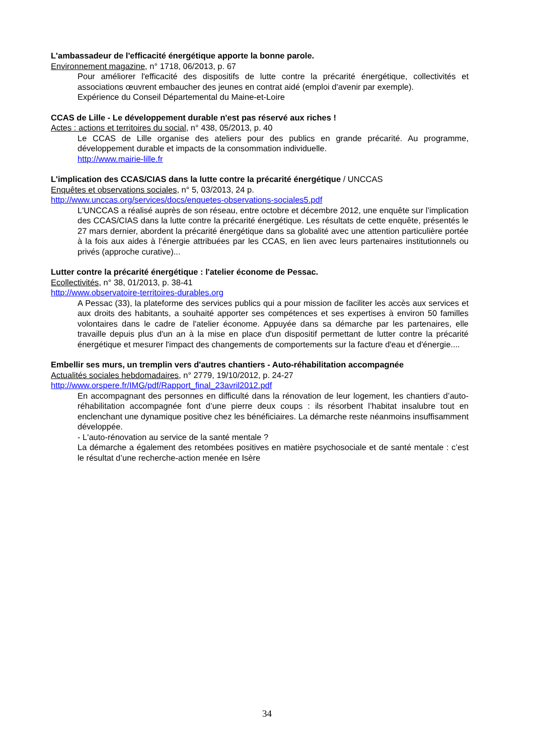L'ambassadeur de l'efficacité énergétique apporte la bonne parole.
Environnement magazine, n° 1718, 06/2013, p. 67
Pour améliorer l'efficacité des dispositifs de lutte contre la précarité énergétique, collectivités et associations œuvrent embaucher des jeunes en contrat aidé (emploi d'avenir par exemple).
Expérience du Conseil Départemental du Maine-et-Loire
CCAS de Lille - Le développement durable n'est pas réservé aux riches !
Actes : actions et territoires du social, n° 438, 05/2013, p. 40
Le CCAS de Lille organise des ateliers pour des publics en grande précarité. Au programme, développement durable et impacts de la consommation individuelle.
http://www.mairie-lille.fr
L'implication des CCAS/CIAS dans la lutte contre la précarité énergétique / UNCCAS
Enquêtes et observations sociales, n° 5, 03/2013, 24 p.
http://www.unccas.org/services/docs/enquetes-observations-sociales5.pdf
L'UNCCAS a réalisé auprès de son réseau, entre octobre et décembre 2012, une enquête sur l’implication des CCAS/CIAS dans la lutte contre la précarité énergétique. Les résultats de cette enquête, présentés le 27 mars dernier, abordent la précarité énergétique dans sa globalité avec une attention particulière portée à la fois aux aides à l’énergie attribuées par les CCAS, en lien avec leurs partenaires institutionnels ou privés (approche curative)...
Lutter contre la précarité énergétique : l'atelier économe de Pessac.
Ecollectivités, n° 38, 01/2013, p. 38-41
http://www.observatoire-territoires-durables.org
A Pessac (33), la plateforme des services publics qui a pour mission de faciliter les accès aux services et aux droits des habitants, a souhaité apporter ses compétences et ses expertises à environ 50 familles volontaires dans le cadre de l'atelier économe. Appuyée dans sa démarche par les partenaires, elle travaille depuis plus d'un an à la mise en place d'un dispositif permettant de lutter contre la précarité énergétique et mesurer l'impact des changements de comportements sur la facture d'eau et d'énergie....
Embellir ses murs, un tremplin vers d'autres chantiers - Auto-réhabilitation accompagnée
Actualités sociales hebdomadaires, n° 2779, 19/10/2012, p. 24-27
http://www.orspere.fr/IMG/pdf/Rapport_final_23avril2012.pdf
En accompagnant des personnes en difficulté dans la rénovation de leur logement, les chantiers d’auto-réhabilitation accompagnée font d’une pierre deux coups : ils résorbent l’habitat insalubre tout en enclenchant une dynamique positive chez les bénéficiaires. La démarche reste néanmoins insuffisamment développée.
- L'auto-rénovation au service de la santé mentale ?
La démarche a également des retombées positives en matière psychosociale et de santé mentale : c’est le résultat d’une recherche-action menée en Isère
34